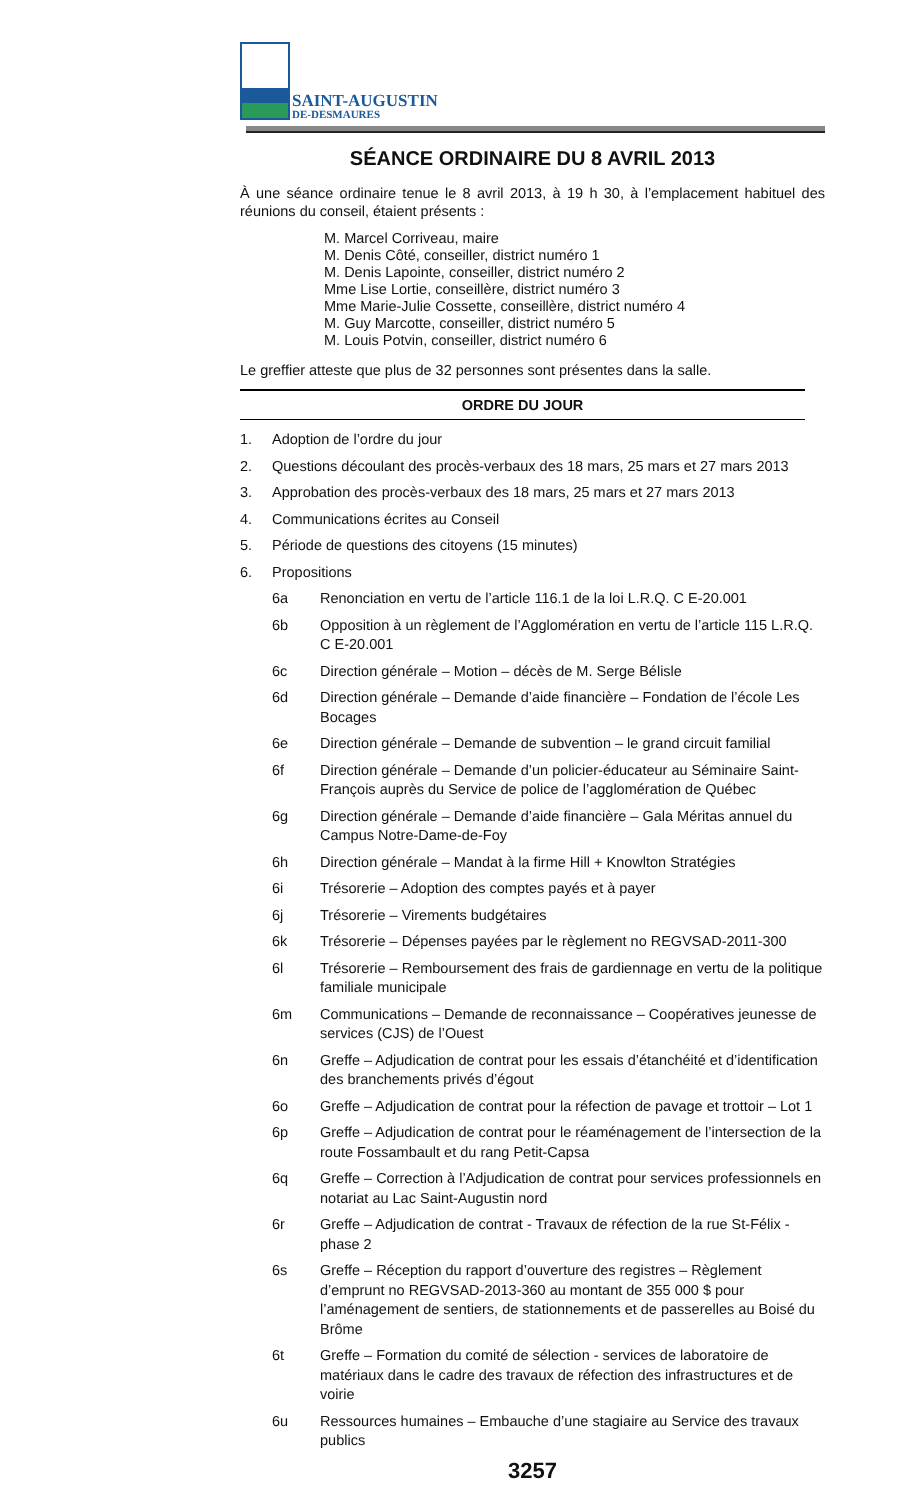SAINT-AUGUSTIN
DE-DESMAURES
SÉANCE ORDINAIRE DU 8 AVRIL 2013
À une séance ordinaire tenue le 8 avril 2013, à 19 h 30, à l’emplacement habituel des réunions du conseil, étaient présents :
M. Marcel Corriveau, maire
M. Denis Côté, conseiller, district numéro 1
M. Denis Lapointe, conseiller, district numéro 2
Mme Lise Lortie, conseillère, district numéro 3
Mme Marie-Julie Cossette, conseillère, district numéro 4
M. Guy Marcotte, conseiller, district numéro 5
M. Louis Potvin, conseiller, district numéro 6
Le greffier atteste que plus de 32 personnes sont présentes dans la salle.
ORDRE DU JOUR
1. Adoption de l’ordre du jour
2. Questions découlant des procès-verbaux des 18 mars, 25 mars et 27 mars 2013
3. Approbation des procès-verbaux des 18 mars, 25 mars et 27 mars 2013
4. Communications écrites au Conseil
5. Période de questions des citoyens (15 minutes)
6. Propositions
6a Renonciation en vertu de l’article 116.1 de la loi L.R.Q. C E-20.001
6b Opposition à un règlement de l’Agglomération en vertu de l’article 115 L.R.Q. C E-20.001
6c Direction générale – Motion – décès de M. Serge Bélisle
6d Direction générale – Demande d’aide financière – Fondation de l’école Les Bocages
6e Direction générale – Demande de subvention – le grand circuit familial
6f Direction générale – Demande d’un policier-éducateur au Séminaire Saint-François auprès du Service de police de l’agglomération de Québec
6g Direction générale – Demande d’aide financière – Gala Méritas annuel du Campus Notre-Dame-de-Foy
6h Direction générale – Mandat à la firme Hill + Knowlton Stratégies
6i Trésorerie – Adoption des comptes payés et à payer
6j Trésorerie – Virements budgétaires
6k Trésorerie – Dépenses payées par le règlement no REGVSAD-2011-300
6l Trésorerie – Remboursement des frais de gardiennage en vertu de la politique familiale municipale
6m Communications – Demande de reconnaissance – Coopératives jeunesse de services (CJS) de l’Ouest
6n Greffe – Adjudication de contrat pour les essais d’étanchéité et d’identification des branchements privés d’égout
6o Greffe – Adjudication de contrat pour la réfection de pavage et trottoir – Lot 1
6p Greffe – Adjudication de contrat pour le réaménagement de l’intersection de la route Fossambault et du rang Petit-Capsa
6q Greffe – Correction à l’Adjudication de contrat pour services professionnels en notariat au Lac Saint-Augustin nord
6r Greffe – Adjudication de contrat - Travaux de réfection de la rue St-Félix - phase 2
6s Greffe – Réception du rapport d’ouverture des registres – Règlement d’emprunt no REGVSAD-2013-360 au montant de 355 000 $ pour l’aménagement de sentiers, de stationnements et de passerelles au Boisé du Brôme
6t Greffe – Formation du comité de sélection - services de laboratoire de matériaux dans le cadre des travaux de réfection des infrastructures et de voirie
6u Ressources humaines – Embauche d’une stagiaire au Service des travaux publics
3257